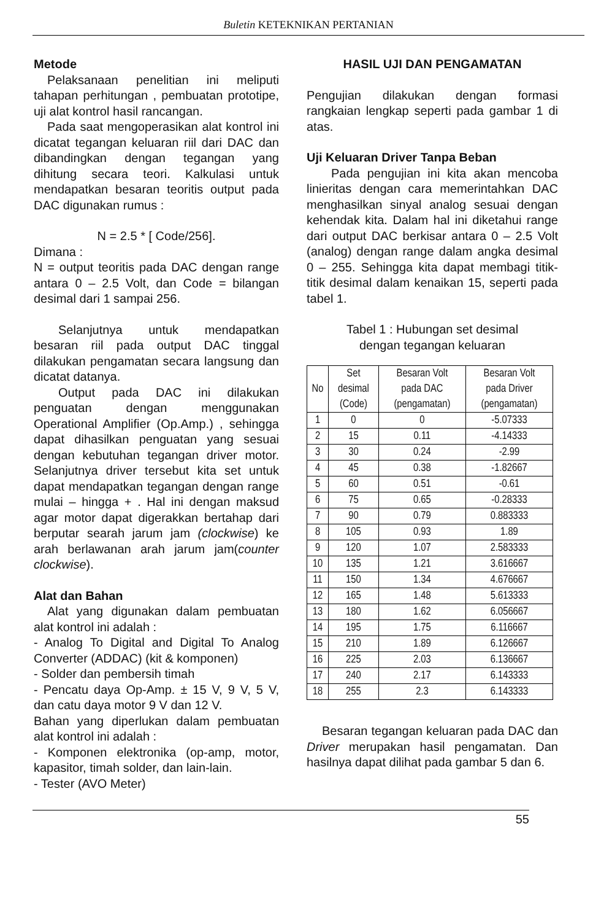Buletin KETEKNIKAN PERTANIAN
Metode
Pelaksanaan penelitian ini meliputi tahapan perhitungan , pembuatan prototipe, uji alat kontrol hasil rancangan.
Pada saat mengoperasikan alat kontrol ini dicatat tegangan keluaran riil dari DAC dan dibandingkan dengan tegangan yang dihitung secara teori. Kalkulasi untuk mendapatkan besaran teoritis output pada DAC digunakan rumus :
N = 2.5 * [ Code/256].
Dimana :
N = output teoritis pada DAC dengan range antara 0 – 2.5 Volt, dan Code = bilangan desimal dari 1 sampai 256.
Selanjutnya untuk mendapatkan besaran riil pada output DAC tinggal dilakukan pengamatan secara langsung dan dicatat datanya.
Output pada DAC ini dilakukan penguatan dengan menggunakan Operational Amplifier (Op.Amp.) , sehingga dapat dihasilkan penguatan yang sesuai dengan kebutuhan tegangan driver motor. Selanjutnya driver tersebut kita set untuk dapat mendapatkan tegangan dengan range mulai – hingga + . Hal ini dengan maksud agar motor dapat digerakkan bertahap dari berputar searah jarum jam (clockwise) ke arah berlawanan arah jarum jam(counter clockwise).
Alat dan Bahan
Alat yang digunakan dalam pembuatan alat kontrol ini adalah :
- Analog To Digital and Digital To Analog Converter (ADDAC) (kit & komponen)
- Solder dan pembersih timah
- Pencatu daya Op-Amp. ± 15 V, 9 V, 5 V, dan catu daya motor 9 V dan 12 V.
Bahan yang diperlukan dalam pembuatan alat kontrol ini adalah :
- Komponen elektronika (op-amp, motor, kapasitor, timah solder, dan lain-lain.
- Tester (AVO Meter)
HASIL UJI DAN PENGAMATAN
Pengujian dilakukan dengan formasi rangkaian lengkap seperti pada gambar 1 di atas.
Uji Keluaran Driver Tanpa Beban
Pada pengujian ini kita akan mencoba linieritas dengan cara memerintahkan DAC menghasilkan sinyal analog sesuai dengan kehendak kita. Dalam hal ini diketahui range dari output DAC berkisar antara 0 – 2.5 Volt (analog) dengan range dalam angka desimal 0 – 255. Sehingga kita dapat membagi titik-titik desimal dalam kenaikan 15, seperti pada tabel 1.
Tabel 1 : Hubungan set desimal
dengan tegangan keluaran
| No | Set desimal (Code) | Besaran Volt pada DAC (pengamatan) | Besaran Volt pada Driver (pengamatan) |
| --- | --- | --- | --- |
| 1 | 0 | 0 | -5.07333 |
| 2 | 15 | 0.11 | -4.14333 |
| 3 | 30 | 0.24 | -2.99 |
| 4 | 45 | 0.38 | -1.82667 |
| 5 | 60 | 0.51 | -0.61 |
| 6 | 75 | 0.65 | -0.28333 |
| 7 | 90 | 0.79 | 0.883333 |
| 8 | 105 | 0.93 | 1.89 |
| 9 | 120 | 1.07 | 2.583333 |
| 10 | 135 | 1.21 | 3.616667 |
| 11 | 150 | 1.34 | 4.676667 |
| 12 | 165 | 1.48 | 5.613333 |
| 13 | 180 | 1.62 | 6.056667 |
| 14 | 195 | 1.75 | 6.116667 |
| 15 | 210 | 1.89 | 6.126667 |
| 16 | 225 | 2.03 | 6.136667 |
| 17 | 240 | 2.17 | 6.143333 |
| 18 | 255 | 2.3 | 6.143333 |
Besaran tegangan keluaran pada DAC dan Driver merupakan hasil pengamatan. Dan hasilnya dapat dilihat pada gambar 5 dan 6.
55